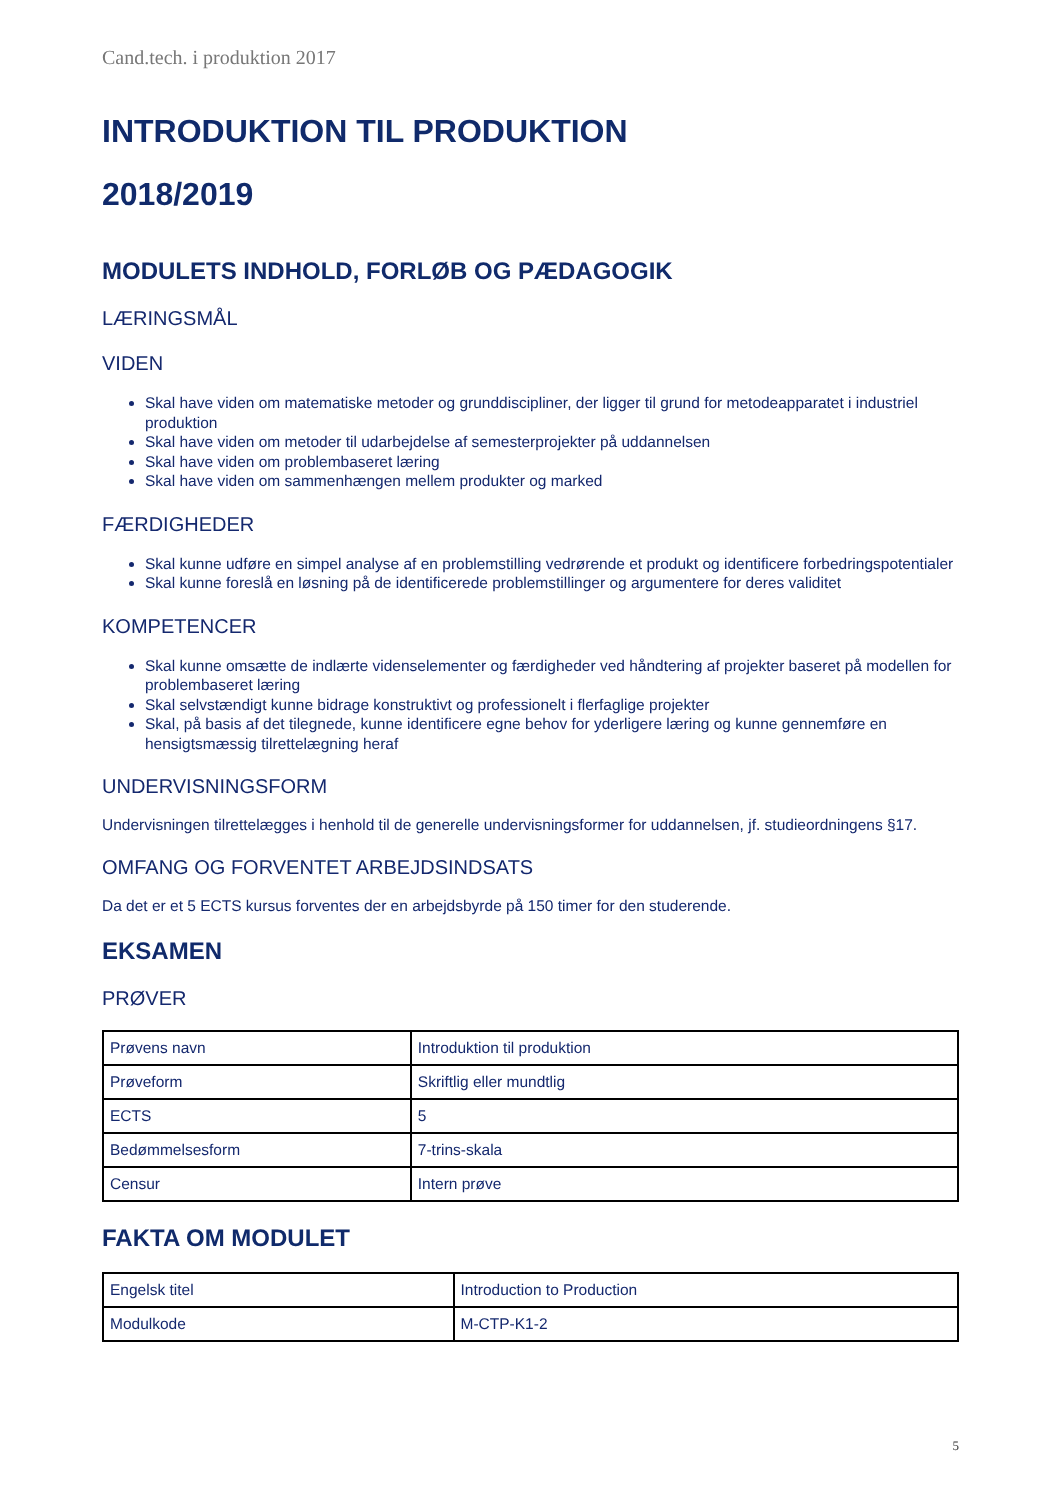Cand.tech. i produktion 2017
INTRODUKTION TIL PRODUKTION
2018/2019
MODULETS INDHOLD, FORLØB OG PÆDAGOGIK
LÆRINGSMÅL
VIDEN
Skal have viden om matematiske metoder og grunddiscipliner, der ligger til grund for metodeapparatet i industriel produktion
Skal have viden om metoder til udarbejdelse af semesterprojekter på uddannelsen
Skal have viden om problembaseret læring
Skal have viden om sammenhængen mellem produkter og marked
FÆRDIGHEDER
Skal kunne udføre en simpel analyse af en problemstilling vedrørende et produkt og identificere forbedringspotentialer
Skal kunne foreslå en løsning på de identificerede problemstillinger og argumentere for deres validitet
KOMPETENCER
Skal kunne omsætte de indlærte videnselementer og færdigheder ved håndtering af projekter baseret på modellen for problembaseret læring
Skal selvstændigt kunne bidrage konstruktivt og professionelt i flerfaglige projekter
Skal, på basis af det tilegnede, kunne identificere egne behov for yderligere læring og kunne gennemføre en hensigtsmæssig tilrettelægning heraf
UNDERVISNINGSFORM
Undervisningen tilrettelægges i henhold til de generelle undervisningsformer for uddannelsen, jf. studieordningens §17.
OMFANG OG FORVENTET ARBEJDSINDSATS
Da det er et 5 ECTS kursus forventes der en arbejdsbyrde på 150 timer for den studerende.
EKSAMEN
PRØVER
| Prøvens navn | Introduktion til produktion |
| Prøveform | Skriftlig eller mundtlig |
| ECTS | 5 |
| Bedømmelsesform | 7-trins-skala |
| Censur | Intern prøve |
FAKTA OM MODULET
| Engelsk titel | Introduction to Production |
| Modulkode | M-CTP-K1-2 |
5